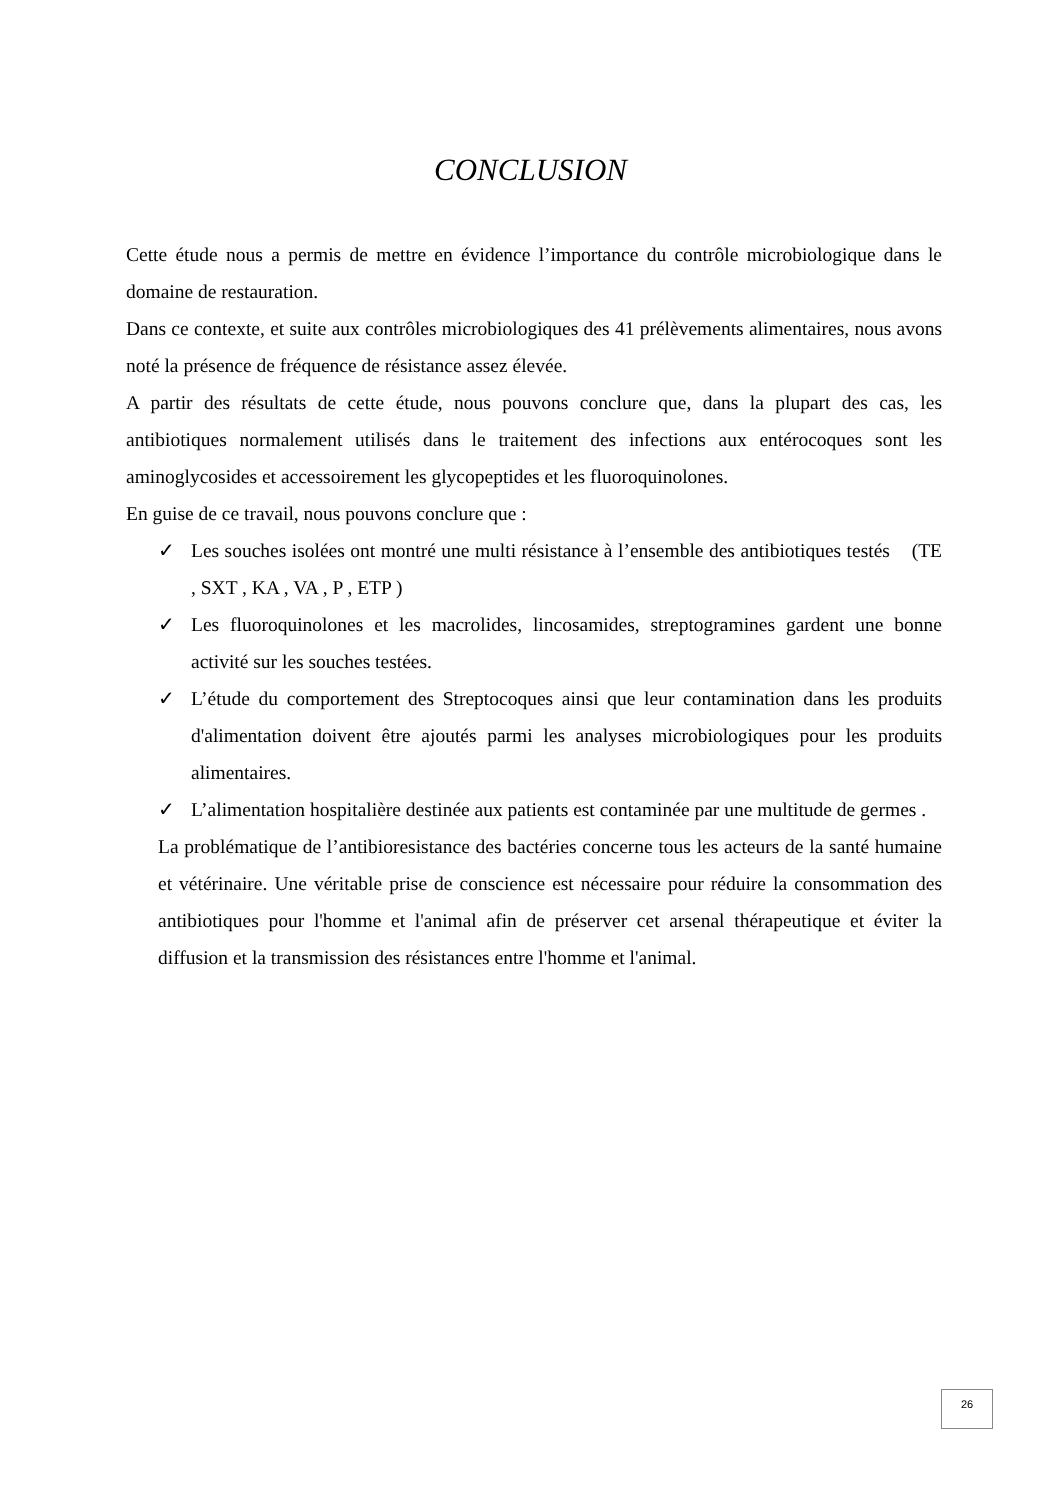CONCLUSION
Cette étude nous a permis de mettre en évidence l’importance du contrôle microbiologique dans le domaine de restauration.
Dans ce contexte, et suite aux contrôles microbiologiques des 41 prélèvements alimentaires, nous avons noté la présence de fréquence de résistance assez élevée.
A partir des résultats de cette étude, nous pouvons conclure que, dans la plupart des cas, les antibiotiques normalement utilisés dans le traitement des infections aux entérocoques sont les aminoglycosides et accessoirement les glycopeptides et les fluoroquinolones.
En guise de ce travail, nous pouvons conclure que :
✓ Les souches isolées ont montré une multi résistance à l’ensemble des antibiotiques testés (TE , SXT , KA , VA , P , ETP )
✓ Les fluoroquinolones et les macrolides, lincosamides, streptogramines gardent une bonne activité sur les souches testées.
✓ L’étude du comportement des Streptocoques ainsi que leur contamination dans les produits d'alimentation doivent être ajoutés parmi les analyses microbiologiques pour les produits alimentaires.
✓ L’alimentation hospitalière destinée aux patients est contaminée par une multitude de germes .
La problématique de l’antibioresistance des bactéries concerne tous les acteurs de la santé humaine et vétérinaire. Une véritable prise de conscience est nécessaire pour réduire la consommation des antibiotiques pour l'homme et l'animal afin de préserver cet arsenal thérapeutique et éviter la diffusion et la transmission des résistances entre l'homme et l'animal.
26